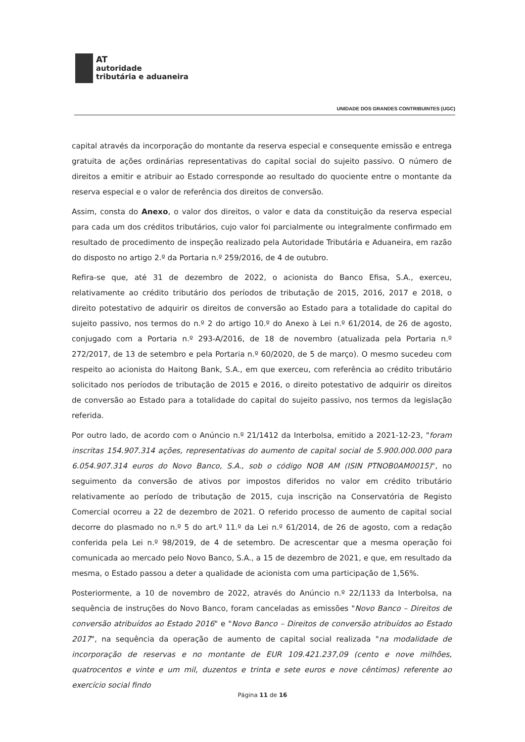AT
autoridade
tributária e aduaneira
UNIDADE DOS GRANDES CONTRIBUINTES (UGC)
capital através da incorporação do montante da reserva especial e consequente emissão e entrega gratuita de ações ordinárias representativas do capital social do sujeito passivo. O número de direitos a emitir e atribuir ao Estado corresponde ao resultado do quociente entre o montante da reserva especial e o valor de referência dos direitos de conversão.
Assim, consta do Anexo, o valor dos direitos, o valor e data da constituição da reserva especial para cada um dos créditos tributários, cujo valor foi parcialmente ou integralmente confirmado em resultado de procedimento de inspeção realizado pela Autoridade Tributária e Aduaneira, em razão do disposto no artigo 2.º da Portaria n.º 259/2016, de 4 de outubro.
Refira-se que, até 31 de dezembro de 2022, o acionista do Banco Efisa, S.A., exerceu, relativamente ao crédito tributário dos períodos de tributação de 2015, 2016, 2017 e 2018, o direito potestativo de adquirir os direitos de conversão ao Estado para a totalidade do capital do sujeito passivo, nos termos do n.º 2 do artigo 10.º do Anexo à Lei n.º 61/2014, de 26 de agosto, conjugado com a Portaria n.º 293-A/2016, de 18 de novembro (atualizada pela Portaria n.º 272/2017, de 13 de setembro e pela Portaria n.º 60/2020, de 5 de março). O mesmo sucedeu com respeito ao acionista do Haitong Bank, S.A., em que exerceu, com referência ao crédito tributário solicitado nos períodos de tributação de 2015 e 2016, o direito potestativo de adquirir os direitos de conversão ao Estado para a totalidade do capital do sujeito passivo, nos termos da legislação referida.
Por outro lado, de acordo com o Anúncio n.º 21/1412 da Interbolsa, emitido a 2021-12-23, "foram inscritas 154.907.314 ações, representativas do aumento de capital social de 5.900.000.000 para 6.054.907.314 euros do Novo Banco, S.A., sob o código NOB AM (ISIN PTNOB0AM0015)", no seguimento da conversão de ativos por impostos diferidos no valor em crédito tributário relativamente ao período de tributação de 2015, cuja inscrição na Conservatória de Registo Comercial ocorreu a 22 de dezembro de 2021. O referido processo de aumento de capital social decorre do plasmado no n.º 5 do art.º 11.º da Lei n.º 61/2014, de 26 de agosto, com a redação conferida pela Lei n.º 98/2019, de 4 de setembro. De acrescentar que a mesma operação foi comunicada ao mercado pelo Novo Banco, S.A., a 15 de dezembro de 2021, e que, em resultado da mesma, o Estado passou a deter a qualidade de acionista com uma participação de 1,56%.
Posteriormente, a 10 de novembro de 2022, através do Anúncio n.º 22/1133 da Interbolsa, na sequência de instruções do Novo Banco, foram canceladas as emissões "Novo Banco – Direitos de conversão atribuídos ao Estado 2016" e "Novo Banco – Direitos de conversão atribuídos ao Estado 2017", na sequência da operação de aumento de capital social realizada "na modalidade de incorporação de reservas e no montante de EUR 109.421.237,09 (cento e nove milhões, quatrocentos e vinte e um mil, duzentos e trinta e sete euros e nove cêntimos) referente ao exercício social findo
Página 11 de 16